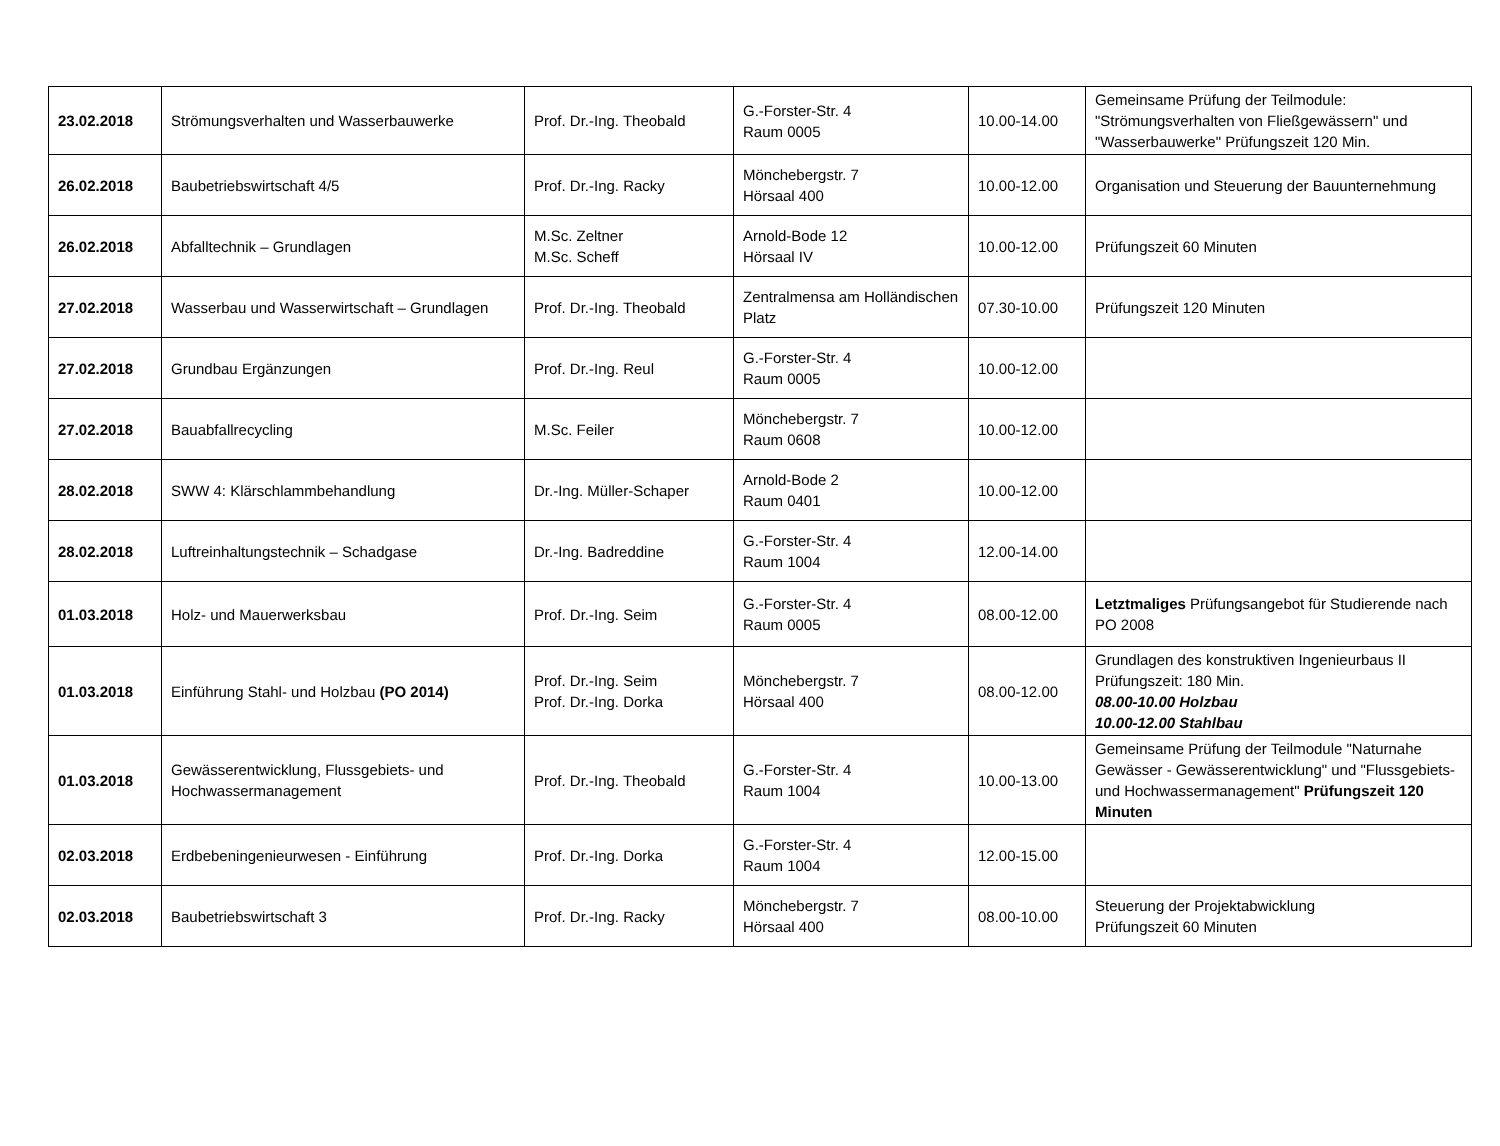| 23.02.2018 | Strömungsverhalten und Wasserbauwerke | Prof. Dr.-Ing. Theobald | G.-Forster-Str. 4 Raum 0005 | 10.00-14.00 | Gemeinsame Prüfung der Teilmodule: "Strömungsverhalten von Fließgewässern" und "Wasserbauwerke" Prüfungszeit 120 Min. |
| 26.02.2018 | Baubetriebswirtschaft 4/5 | Prof. Dr.-Ing. Racky | Mönchebergstr. 7 Hörsaal 400 | 10.00-12.00 | Organisation und Steuerung der Bauunternehmung |
| 26.02.2018 | Abfalltechnik – Grundlagen | M.Sc. Zeltner M.Sc. Scheff | Arnold-Bode 12 Hörsaal IV | 10.00-12.00 | Prüfungszeit 60 Minuten |
| 27.02.2018 | Wasserbau und Wasserwirtschaft – Grundlagen | Prof. Dr.-Ing. Theobald | Zentralmensa am Holländischen Platz | 07.30-10.00 | Prüfungszeit 120 Minuten |
| 27.02.2018 | Grundbau Ergänzungen | Prof. Dr.-Ing. Reul | G.-Forster-Str. 4 Raum 0005 | 10.00-12.00 | |
| 27.02.2018 | Bauabfallrecycling | M.Sc. Feiler | Mönchebergstr. 7 Raum 0608 | 10.00-12.00 | |
| 28.02.2018 | SWW 4: Klärschlammbehandlung | Dr.-Ing. Müller-Schaper | Arnold-Bode 2 Raum 0401 | 10.00-12.00 | |
| 28.02.2018 | Luftreinhaltungstechnik – Schadgase | Dr.-Ing. Badreddine | G.-Forster-Str. 4 Raum 1004 | 12.00-14.00 | |
| 01.03.2018 | Holz- und Mauerwerksbau | Prof. Dr.-Ing. Seim | G.-Forster-Str. 4 Raum 0005 | 08.00-12.00 | Letztmaliges Prüfungsangebot für Studierende nach PO 2008 |
| 01.03.2018 | Einführung Stahl- und Holzbau (PO 2014) | Prof. Dr.-Ing. Seim Prof. Dr.-Ing. Dorka | Mönchebergstr. 7 Hörsaal 400 | 08.00-12.00 | Grundlagen des konstruktiven Ingenieurbaus II Prüfungszeit: 180 Min. 08.00-10.00 Holzbau 10.00-12.00 Stahlbau |
| 01.03.2018 | Gewässerentwicklung, Flussgebiets- und Hochwassermanagement | Prof. Dr.-Ing. Theobald | G.-Forster-Str. 4 Raum 1004 | 10.00-13.00 | Gemeinsame Prüfung der Teilmodule "Naturnahe Gewässer - Gewässerentwicklung" und "Flussgebiets- und Hochwassermanagement" Prüfungszeit 120 Minuten |
| 02.03.2018 | Erdbebeningenieurwesen - Einführung | Prof. Dr.-Ing. Dorka | G.-Forster-Str. 4 Raum 1004 | 12.00-15.00 | |
| 02.03.2018 | Baubetriebswirtschaft 3 | Prof. Dr.-Ing. Racky | Mönchebergstr. 7 Hörsaal 400 | 08.00-10.00 | Steuerung der Projektabwicklung Prüfungszeit 60 Minuten |